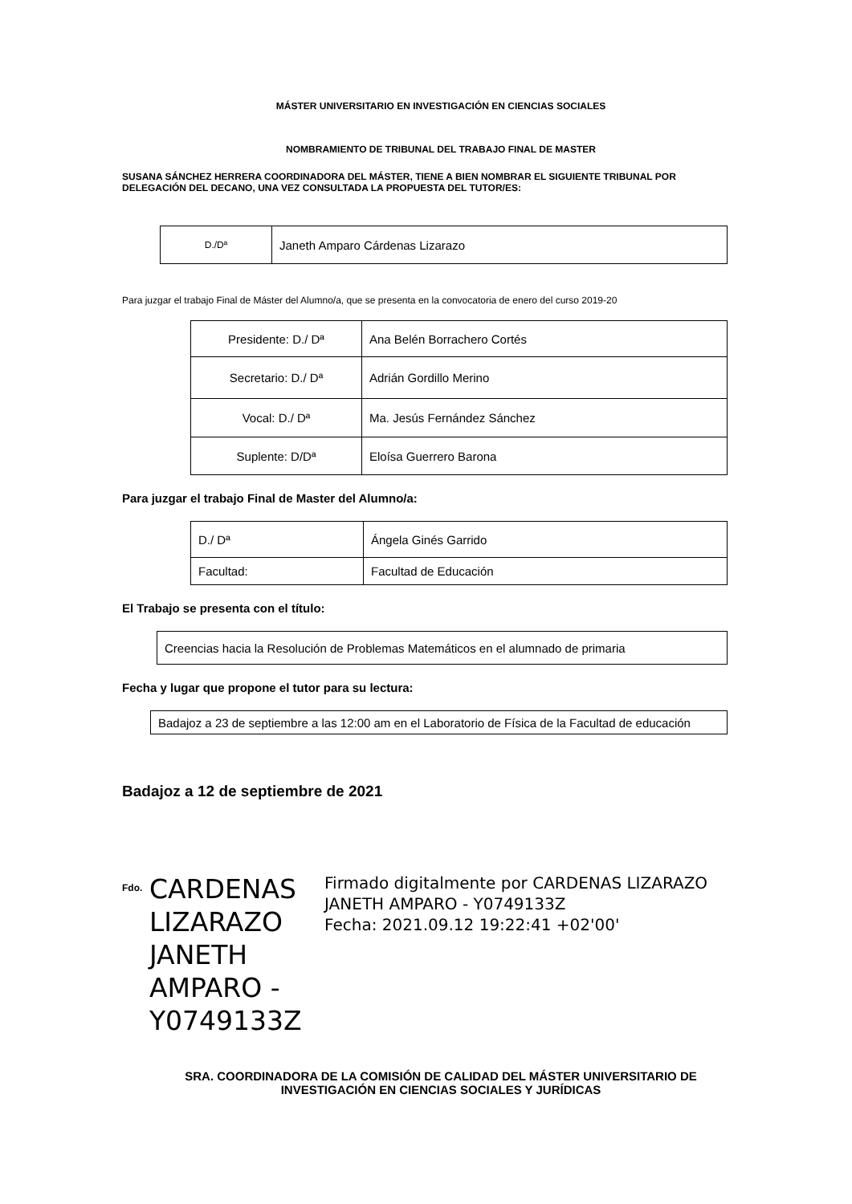MÁSTER UNIVERSITARIO EN INVESTIGACIÓN EN CIENCIAS SOCIALES
NOMBRAMIENTO DE TRIBUNAL DEL TRABAJO FINAL DE MASTER
SUSANA SÁNCHEZ HERRERA COORDINADORA DEL MÁSTER, TIENE A BIEN NOMBRAR EL SIGUIENTE TRIBUNAL POR DELEGACIÓN DEL DECANO, UNA VEZ CONSULTADA LA PROPUESTA DEL TUTOR/ES:
| D./Dª | Janeth Amparo Cárdenas Lizarazo |
Para juzgar el trabajo Final de Máster del Alumno/a, que se presenta en la convocatoria de enero del curso 2019-20
| Presidente: D./ Dª | Ana Belén Borrachero Cortés |
| Secretario: D./ Dª | Adrián Gordillo Merino |
| Vocal: D./ Dª | Ma. Jesús Fernández Sánchez |
| Suplente: D/Dª | Eloísa Guerrero Barona |
Para juzgar el trabajo Final de Master del Alumno/a:
| D./ Dª | Ángela Ginés Garrido |
| Facultad: | Facultad de Educación |
El Trabajo se presenta con el título:
| Creencias hacia la Resolución de Problemas Matemáticos en el alumnado de primaria |
Fecha y lugar que propone el tutor para su lectura:
| Badajoz a 23 de septiembre a las 12:00 am en el Laboratorio de Física de la Facultad de educación |
Badajoz a 12 de septiembre de 2021
Fdo.
CARDENAS LIZARAZO JANETH AMPARO - Y0749133Z
Firmado digitalmente por CARDENAS LIZARAZO JANETH AMPARO - Y0749133Z
Fecha: 2021.09.12 19:22:41 +02'00'
SRA. COORDINADORA DE LA COMISIÓN DE CALIDAD DEL MÁSTER UNIVERSITARIO DE
INVESTIGACIÓN EN CIENCIAS SOCIALES Y JURÍDICAS